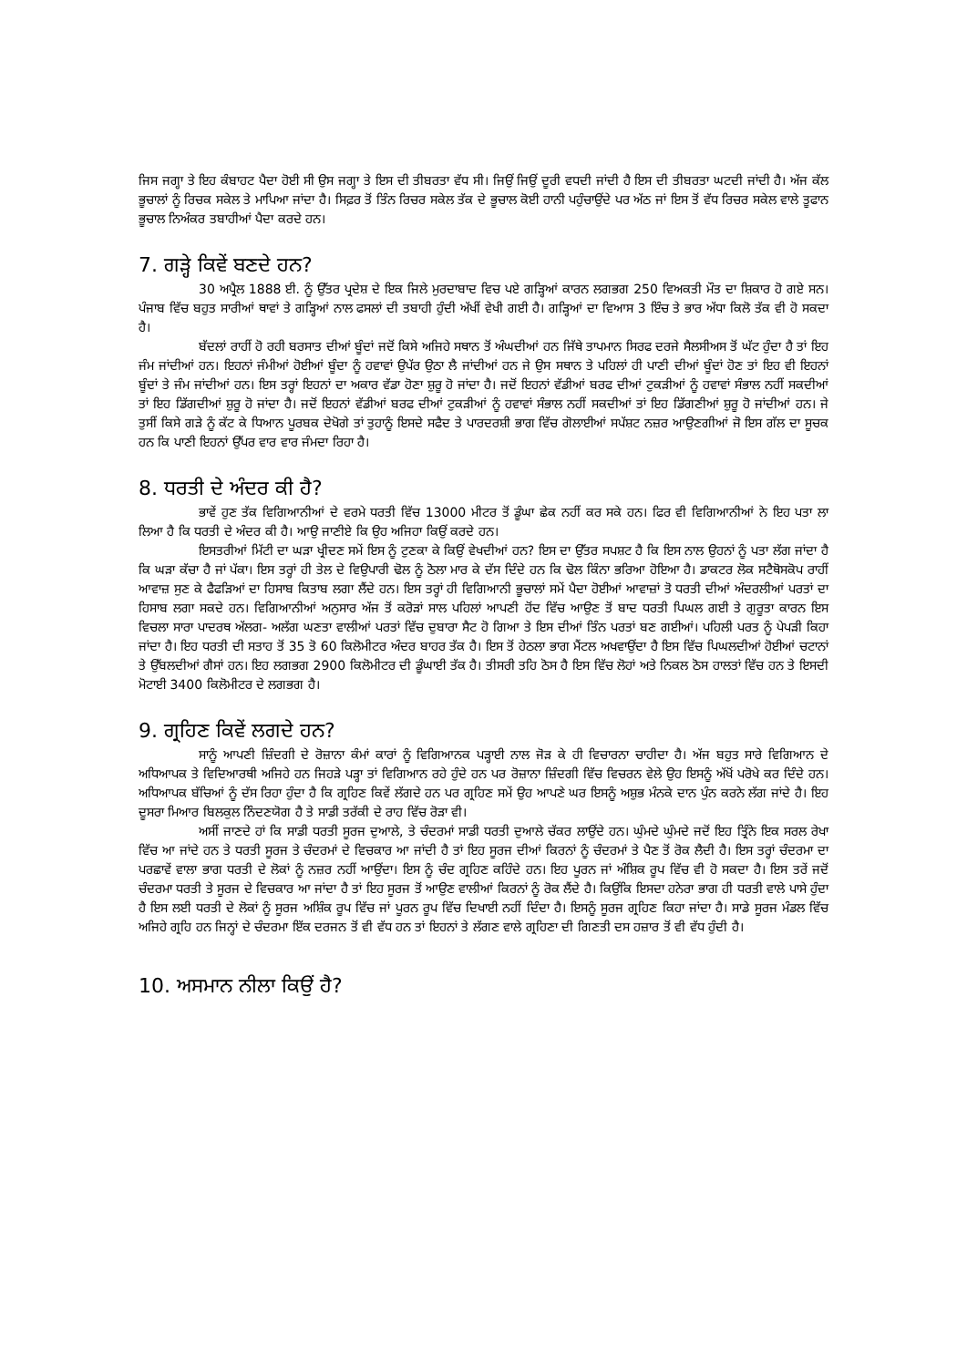ਜਿਸ ਜਗ੍ਹਾ ਤੇ ਇਹ ਕੰਬਾਹਟ ਪੈਦਾ ਹੋਈ ਸੀ ਉਸ ਜਗ੍ਹਾ ਤੇ ਇਸ ਦੀ ਤੀਬਰਤਾ ਵੱਧ ਸੀ। ਜਿਉਂ ਜਿਉਂ ਦੂਰੀ ਵਧਦੀ ਜਾਂਦੀ ਹੈ ਇਸ ਦੀ ਤੀਬਰਤਾ ਘਟਦੀ ਜਾਂਦੀ ਹੈ। ਅੱਜ ਕੱਲ ਭੂਚਾਲਾਂ ਨੂੰ ਰਿਚਕ ਸਕੇਲ ਤੇ ਮਾਪਿਆ ਜਾਂਦਾ ਹੈ। ਸਿਫ਼ਰ ਤੋਂ ਤਿੰਨ ਰਿਚਰ ਸਕੇਲ ਤੱਕ ਦੇ ਭੂਚਾਲ ਕੋਈ ਹਾਨੀ ਪਹੁੰਚਾਉਂਦੇ ਪਰ ਅੱਠ ਜਾਂ ਇਸ ਤੋਂ ਵੱਧ ਰਿਚਰ ਸਕੇਲ ਵਾਲੇ ਤੂਫਾਨ ਭੂਚਾਲ ਨਿਅੰਕਰ ਤਬਾਹੀਆਂ ਪੈਦਾ ਕਰਦੇ ਹਨ।
7. ਗੜ੍ਹੇ ਕਿਵੇਂ ਬਣਦੇ ਹਨ?
30 ਅਪ੍ਰੈਲ 1888 ਈ. ਨੂੰ ਉੱਤਰ ਪ੍ਰਦੇਸ਼ ਦੇ ਇਕ ਜਿਲੇ ਮੁਰਦਾਬਾਦ ਵਿਚ ਪਏ ਗੜ੍ਹਿਆਂ ਕਾਰਨ ਲਗਭਗ 250 ਵਿਅਕਤੀ ਮੌਤ ਦਾ ਸ਼ਿਕਾਰ ਹੋ ਗਏ ਸਨ। ਪੰਜਾਬ ਵਿੱਚ ਬਹੁਤ ਸਾਰੀਆਂ ਥਾਵਾਂ ਤੇ ਗੜ੍ਹਿਆਂ ਨਾਲ ਫਸਲਾਂ ਦੀ ਤਬਾਹੀ ਹੁੰਦੀ ਅੱਖੀਂ ਵੇਖੀ ਗਈ ਹੈ। ਗੜ੍ਹਿਆਂ ਦਾ ਵਿਆਸ 3 ਇੰਚ ਤੇ ਭਾਰ ਅੱਧਾ ਕਿਲੋ ਤੱਕ ਵੀ ਹੋ ਸਕਦਾ ਹੈ।
ਬੱਦਲਾਂ ਰਾਹੀਂ ਹੋ ਰਹੀ ਬਰਸਾਤ ਦੀਆਂ ਬੂੰਦਾਂ ਜਦੋਂ ਕਿਸੇ ਅਜਿਹੇ ਸਥਾਨ ਤੋਂ ਅੰਘਦੀਆਂ ਹਨ ਜਿੱਥੇ ਤਾਪਮਾਨ ਸਿਰਫ ਦਰਜੇ ਸੈਲਸੀਅਸ ਤੋਂ ਘੱਟ ਹੁੰਦਾ ਹੈ ਤਾਂ ਇਹ ਜੰਮ ਜਾਂਦੀਆਂ ਹਨ। ਇਹਨਾਂ ਜੰਮੀਆਂ ਹੋਈਆਂ ਬੂੰਦਾ ਨੂੰ ਹਵਾਵਾਂ ਉਪੱਰ ਉਠਾ ਲੈ ਜਾਂਦੀਆਂ ਹਨ ਜੇ ਉਸ ਸਥਾਨ ਤੇ ਪਹਿਲਾਂ ਹੀ ਪਾਣੀ ਦੀਆਂ ਬੂੰਦਾਂ ਹੋਣ ਤਾਂ ਇਹ ਵੀ ਇਹਨਾਂ ਬੂੰਦਾਂ ਤੇ ਜੰਮ ਜਾਂਦੀਆਂ ਹਨ। ਇਸ ਤਰ੍ਹਾਂ ਇਹਨਾਂ ਦਾ ਅਕਾਰ ਵੱਡਾ ਹੋਣਾ ਸ਼ੁਰੂ ਹੋ ਜਾਂਦਾ ਹੈ। ਜਦੋਂ ਇਹਨਾਂ ਵੱਡੀਆਂ ਬਰਫ ਦੀਆਂ ਟੁਕੜੀਆਂ ਨੂੰ ਹਵਾਵਾਂ ਸੰਭਾਲ ਨਹੀਂ ਸਕਦੀਆਂ ਤਾਂ ਇਹ ਡਿੱਗਦੀਆਂ ਸ਼ੁਰੂ ਹੋ ਜਾਂਦਾ ਹੈ। ਜਦੋਂ ਇਹਨਾਂ ਵੱਡੀਆਂ ਬਰਫ ਦੀਆਂ ਟੁਕੜੀਆਂ ਨੂੰ ਹਵਾਵਾਂ ਸੰਭਾਲ ਨਹੀਂ ਸਕਦੀਆਂ ਤਾਂ ਇਹ ਡਿੱਗਣੀਆਂ ਸ਼ੁਰੂ ਹੋ ਜਾਂਦੀਆਂ ਹਨ। ਜੇ ਤੁਸੀਂ ਕਿਸੇ ਗੜੇ ਨੂੰ ਕੱਟ ਕੇ ਧਿਆਨ ਪੂਰਬਕ ਦੇਖੋਗੇ ਤਾਂ ਤੁਹਾਨੂੰ ਇਸਦੇ ਸਫੈਦ ਤੇ ਪਾਰਦਰਸ਼ੀ ਭਾਗ ਵਿੱਚ ਗੋਲਾਈਆਂ ਸਪੱਸ਼ਟ ਨਜ਼ਰ ਆਉਣਗੀਆਂ ਜੋ ਇਸ ਗੱਲ ਦਾ ਸੂਚਕ ਹਨ ਕਿ ਪਾਣੀ ਇਹਨਾਂ ਉੱਪਰ ਵਾਰ ਵਾਰ ਜੰਮਦਾ ਰਿਹਾ ਹੈ।
8. ਧਰਤੀ ਦੇ ਅੰਦਰ ਕੀ ਹੈ?
ਭਾਵੇਂ ਹੁਣ ਤੱਕ ਵਿਗਿਆਨੀਆਂ ਦੇ ਵਰਮੇ ਧਰਤੀ ਵਿੱਚ 13000 ਮੀਟਰ ਤੋਂ ਡੂੰਘਾ ਛੇਕ ਨਹੀਂ ਕਰ ਸਕੇ ਹਨ। ਫਿਰ ਵੀ ਵਿਗਿਆਨੀਆਂ ਨੇ ਇਹ ਪਤਾ ਲਾ ਲਿਆ ਹੈ ਕਿ ਧਰਤੀ ਦੇ ਅੰਦਰ ਕੀ ਹੈ। ਆਉ ਜਾਣੀਏ ਕਿ ਉਹ ਅਜਿਹਾ ਕਿਉਂ ਕਰਦੇ ਹਨ।
ਇਸਤਰੀਆਂ ਮਿੱਟੀ ਦਾ ਘੜਾ ਖ੍ਰੀਦਣ ਸਮੇਂ ਇਸ ਨੂੰ ਟੁਣਕਾ ਕੇ ਕਿਉਂ ਵੇਖਦੀਆਂ ਹਨ? ਇਸ ਦਾ ਉੱਤਰ ਸਪਸ਼ਟ ਹੈ ਕਿ ਇਸ ਨਾਲ ਉਹਨਾਂ ਨੂੰ ਪਤਾ ਲੱਗ ਜਾਂਦਾ ਹੈ ਕਿ ਘੜਾ ਕੱਚਾ ਹੈ ਜਾਂ ਪੱਕਾ। ਇਸ ਤਰ੍ਹਾਂ ਹੀ ਤੇਲ ਦੇ ਵਿਉਪਾਰੀ ਢੋਲ ਨੂੰ ਠੋਲਾ ਮਾਰ ਕੇ ਦੱਸ ਦਿੰਦੇ ਹਨ ਕਿ ਢੋਲ ਕਿੰਨਾ ਭਰਿਆ ਹੋਇਆ ਹੈ। ਡਾਕਟਰ ਲੋਕ ਸਟੈਥੋਸਕੋਪ ਰਾਹੀਂ ਆਵਾਜ਼ ਸੁਣ ਕੇ ਫੈਫੜਿਆਂ ਦਾ ਹਿਸਾਬ ਕਿਤਾਬ ਲਗਾ ਲੈਂਦੇ ਹਨ। ਇਸ ਤਰ੍ਹਾਂ ਹੀ ਵਿਗਿਆਨੀ ਭੂਚਾਲਾਂ ਸਮੇਂ ਪੈਦਾ ਹੋਈਆਂ ਆਵਾਜ਼ਾਂ ਤੋ ਧਰਤੀ ਦੀਆਂ ਅੰਦਰਲੀਆਂ ਪਰਤਾਂ ਦਾ ਹਿਸਾਬ ਲਗਾ ਸਕਦੇ ਹਨ। ਵਿਗਿਆਨੀਆਂ ਅਨੁਸਾਰ ਅੱਜ ਤੋਂ ਕਰੋੜਾਂ ਸਾਲ ਪਹਿਲਾਂ ਆਪਣੀ ਹੋਂਦ ਵਿੱਚ ਆਉਣ ਤੋਂ ਬਾਦ ਧਰਤੀ ਪਿਘਲ ਗਈ ਤੇ ਗੁਰੂਤਾ ਕਾਰਨ ਇਸ ਵਿਚਲਾ ਸਾਰਾ ਪਾਦਰਥ ਅੱਲਗ- ਅਲੱਗ ਘਣਤਾ ਵਾਲੀਆਂ ਪਰਤਾਂ ਵਿੱਚ ਦੁਬਾਰਾ ਸੈਟ ਹੋ ਗਿਆ ਤੇ ਇਸ ਦੀਆਂ ਤਿੰਨ ਪਰਤਾਂ ਬਣ ਗਈਆਂ। ਪਹਿਲੀ ਪਰਤ ਨੂੰ ਪੇਪੜੀ ਕਿਹਾ ਜਾਂਦਾ ਹੈ। ਇਹ ਧਰਤੀ ਦੀ ਸਤਾਹ ਤੋਂ 35 ਤੋ 60 ਕਿਲੋਮੀਟਰ ਅੰਦਰ ਬਾਹਰ ਤੱਕ ਹੈ। ਇਸ ਤੋਂ ਹੇਠਲਾ ਭਾਗ ਮੈਂਟਲ ਅਖਵਾਉਂਦਾ ਹੈ ਇਸ ਵਿੱਚ ਪਿਘਲਦੀਆਂ ਹੋਈਆਂ ਚਟਾਨਾਂ ਤੇ ਉੱਬਲਦੀਆਂ ਗੈਸਾਂ ਹਨ। ਇਹ ਲਗਭਗ 2900 ਕਿਲੋਮੀਟਰ ਦੀ ਡੂੰਘਾਈ ਤੱਕ ਹੈ। ਤੀਸਰੀ ਤਹਿ ਠੋਸ ਹੈ ਇਸ ਵਿੱਚ ਲੋਹਾਂ ਅਤੇ ਨਿਕਲ ਠੋਸ ਹਾਲਤਾਂ ਵਿੱਚ ਹਨ ਤੇ ਇਸਦੀ ਮੋਟਾਈ 3400 ਕਿਲੋਮੀਟਰ ਦੇ ਲਗਭਗ ਹੈ।
9. ਗ੍ਰਹਿਣ ਕਿਵੇਂ ਲਗਦੇ ਹਨ?
ਸਾਨੂੰ ਆਪਣੀ ਜ਼ਿੰਦਗੀ ਦੇ ਰੋਜ਼ਾਨਾ ਕੰਮਾਂ ਕਾਰਾਂ ਨੂੰ ਵਿਗਿਆਨਕ ਪੜ੍ਹਾਈ ਨਾਲ ਜੋੜ ਕੇ ਹੀ ਵਿਚਾਰਨਾ ਚਾਹੀਦਾ ਹੈ। ਅੱਜ ਬਹੁਤ ਸਾਰੇ ਵਿਗਿਆਨ ਦੇ ਅਧਿਆਪਕ ਤੇ ਵਿਦਿਆਰਥੀ ਅਜਿਹੇ ਹਨ ਜਿਹੜੇ ਪੜ੍ਹਾ ਤਾਂ ਵਿਗਿਆਨ ਰਹੇ ਹੁੰਦੇ ਹਨ ਪਰ ਰੋਜ਼ਾਨਾ ਜ਼ਿੰਦਗੀ ਵਿੱਚ ਵਿਚਰਨ ਵੇਲੇ ਉਹ ਇਸਨੂੰ ਅੱਖੋਂ ਪਰੋਖੇ ਕਰ ਦਿੰਦੇ ਹਨ। ਅਧਿਆਪਕ ਬੱਚਿਆਂ ਨੂੰ ਦੱਸ ਰਿਹਾ ਹੁੰਦਾ ਹੈ ਕਿ ਗ੍ਰਹਿਣ ਕਿਵੇਂ ਲੱਗਦੇ ਹਨ ਪਰ ਗ੍ਰਹਿਣ ਸਮੇਂ ਉਹ ਆਪਣੇ ਘਰ ਇਸਨੂੰ ਅਸ਼ੁਭ ਮੰਨਕੇ ਦਾਨ ਪੁੰਨ ਕਰਨੇ ਲੱਗ ਜਾਂਦੇ ਹੈ। ਇਹ ਦੂਸਰਾ ਮਿਆਰ ਬਿਲਕੁਲ ਨਿੰਦਣਯੋਗ ਹੈ ਤੇ ਸਾਡੀ ਤਰੱਕੀ ਦੇ ਰਾਹ ਵਿੱਚ ਰੋੜਾ ਵੀ।
ਅਸੀਂ ਜਾਣਦੇ ਹਾਂ ਕਿ ਸਾਡੀ ਧਰਤੀ ਸੂਰਜ ਦੁਆਲੇ, ਤੇ ਚੰਦਰਮਾਂ ਸਾਡੀ ਧਰਤੀ ਦੁਆਲੇ ਚੱਕਰ ਲਾਉਂਦੇ ਹਨ। ਘੁੰਮਦੇ ਘੁੰਮਦੇ ਜਦੋਂ ਇਹ ਤ੍ਰਿੰਨੇ ਇਕ ਸਰਲ ਰੇਖਾ ਵਿੱਚ ਆ ਜਾਂਦੇ ਹਨ ਤੇ ਧਰਤੀ ਸੂਰਜ ਤੇ ਚੰਦਰਮਾਂ ਦੇ ਵਿਚਕਾਰ ਆ ਜਾਂਦੀ ਹੈ ਤਾਂ ਇਹ ਸੂਰਜ ਦੀਆਂ ਕਿਰਨਾਂ ਨੂੰ ਚੰਦਰਮਾਂ ਤੇ ਪੈਣ ਤੋਂ ਰੋਕ ਲੈਦੀ ਹੈ। ਇਸ ਤਰ੍ਹਾਂ ਚੰਦਰਮਾ ਦਾ ਪਰਛਾਵੇਂ ਵਾਲਾ ਭਾਗ ਧਰਤੀ ਦੇ ਲੋਕਾਂ ਨੂੰ ਨਜ਼ਰ ਨਹੀਂ ਆਉਂਦਾ। ਇਸ ਨੂੰ ਚੰਦ ਗ੍ਰਹਿਣ ਕਹਿੰਦੇ ਹਨ। ਇਹ ਪੂਰਨ ਜਾਂ ਅੰਸ਼ਿਕ ਰੂਪ ਵਿੱਚ ਵੀ ਹੋ ਸਕਦਾ ਹੈ। ਇਸ ਤਰੇਂ ਜਦੋਂ ਚੰਦਰਮਾ ਧਰਤੀ ਤੇ ਸੂਰਜ ਦੇ ਵਿਚਕਾਰ ਆ ਜਾਂਦਾ ਹੈ ਤਾਂ ਇਹ ਸੂਰਜ ਤੋਂ ਆਉਣ ਵਾਲੀਆਂ ਕਿਰਨਾਂ ਨੂੰ ਰੋਕ ਲੈਂਦੇ ਹੈ। ਕਿਉਂਕਿ ਇਸਦਾ ਹਨੇਰਾ ਭਾਗ ਹੀ ਧਰਤੀ ਵਾਲੇ ਪਾਸੇ ਹੁੰਦਾ ਹੈ ਇਸ ਲਈ ਧਰਤੀ ਦੇ ਲੋਕਾਂ ਨੂੰ ਸੂਰਜ ਅਸ਼ਿੰਕ ਰੂਪ ਵਿੱਚ ਜਾਂ ਪੂਰਨ ਰੂਪ ਵਿੱਚ ਦਿਖਾਈ ਨਹੀਂ ਦਿੰਦਾ ਹੈ। ਇਸਨੂੰ ਸੂਰਜ ਗ੍ਰਹਿਣ ਕਿਹਾ ਜਾਂਦਾ ਹੈ। ਸਾਡੇ ਸੂਰਜ ਮੰਡਲ ਵਿੱਚ ਅਜਿਹੇ ਗ੍ਰਹਿ ਹਨ ਜਿਨ੍ਹਾਂ ਦੇ ਚੰਦਰਮਾ ਇੱਕ ਦਰਜਨ ਤੋਂ ਵੀ ਵੱਧ ਹਨ ਤਾਂ ਇਹਨਾਂ ਤੇ ਲੱਗਣ ਵਾਲੇ ਗ੍ਰਹਿਣਾ ਦੀ ਗਿਣਤੀ ਦਸ ਹਜ਼ਾਰ ਤੋਂ ਵੀ ਵੱਧ ਹੁੰਦੀ ਹੈ।
10. ਅਸਮਾਨ ਨੀਲਾ ਕਿਉਂ ਹੈ?